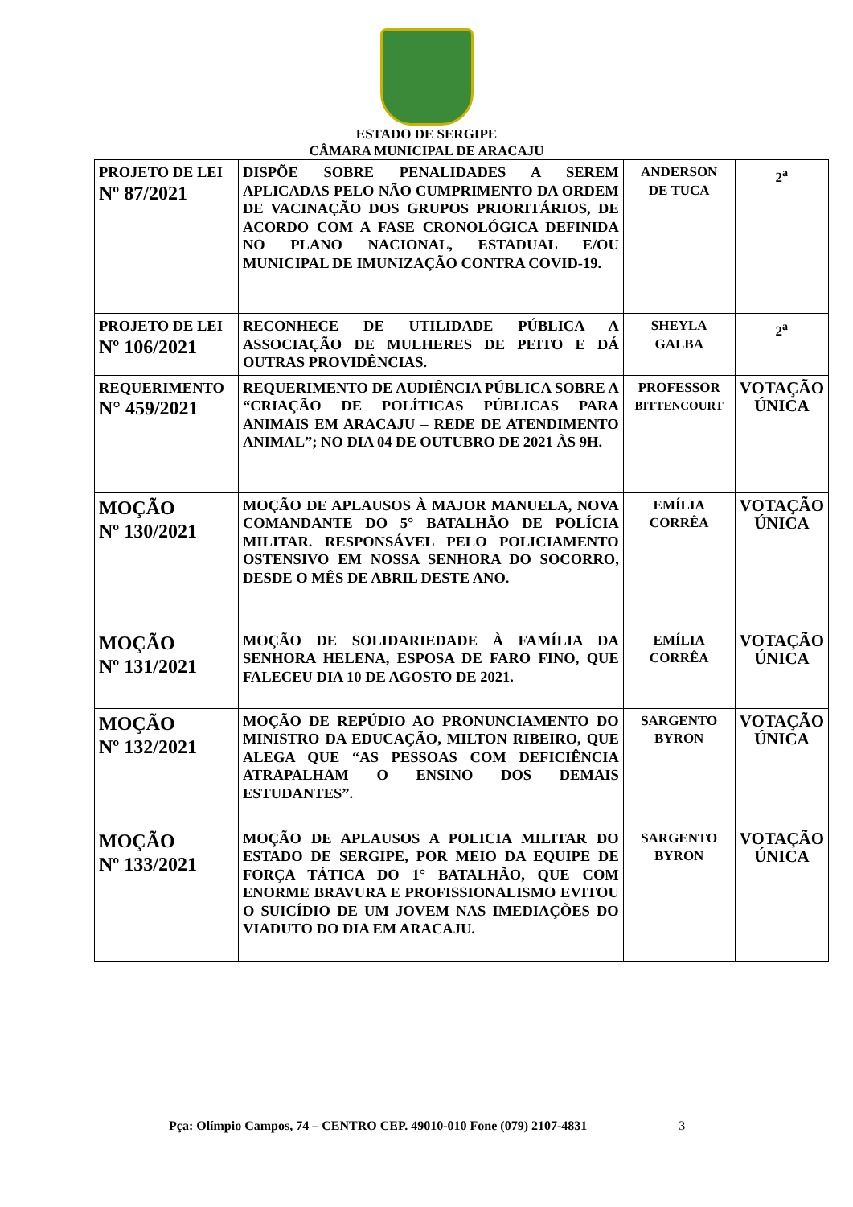ESTADO DE SERGIPE
CÂMARA MUNICIPAL DE ARACAJU
| PROJETO DE LEI Nº 87/2021 | DISPÕE SOBRE PENALIDADES A SEREM APLICADAS PELO NÃO CUMPRIMENTO DA ORDEM DE VACINAÇÃO DOS GRUPOS PRIORITÁRIOS, DE ACORDO COM A FASE CRONOLÓGICA DEFINIDA NO PLANO NACIONAL, ESTADUAL E/OU MUNICIPAL DE IMUNIZAÇÃO CONTRA COVID-19. | ANDERSON DE TUCA | 2<sup>a</sup> |
| PROJETO DE LEI Nº 106/2021 | RECONHECE DE UTILIDADE PÚBLICA A ASSOCIAÇÃO DE MULHERES DE PEITO E DÁ OUTRAS PROVIDÊNCIAS. | SHEYLA GALBA | 2<sup>a</sup> |
| REQUERIMENTO N° 459/2021 | REQUERIMENTO DE AUDIÊNCIA PÚBLICA SOBRE A “CRIAÇÃO DE POLÍTICAS PÚBLICAS PARA ANIMAIS EM ARACAJU – REDE DE ATENDIMENTO ANIMAL”; NO DIA 04 DE OUTUBRO DE 2021 ÀS 9H. | PROFESSOR BITTENCOURT | VOTAÇÃO ÚNICA |
| MOÇÃO Nº 130/2021 | MOÇÃO DE APLAUSOS À MAJOR MANUELA, NOVA COMANDANTE DO 5° BATALHÃO DE POLÍCIA MILITAR. RESPONSÁVEL PELO POLICIAMENTO OSTENSIVO EM NOSSA SENHORA DO SOCORRO, DESDE O MÊS DE ABRIL DESTE ANO. | EMÍLIA CORRÊA | VOTAÇÃO ÚNICA |
| MOÇÃO Nº 131/2021 | MOÇÃO DE SOLIDARIEDADE À FAMÍLIA DA SENHORA HELENA, ESPOSA DE FARO FINO, QUE FALECEU DIA 10 DE AGOSTO DE 2021. | EMÍLIA CORRÊA | VOTAÇÃO ÚNICA |
| MOÇÃO Nº 132/2021 | MOÇÃO DE REPÚDIO AO PRONUNCIAMENTO DO MINISTRO DA EDUCAÇÃO, MILTON RIBEIRO, QUE ALEGA QUE “AS PESSOAS COM DEFICIÊNCIA ATRAPALHAM O ENSINO DOS DEMAIS ESTUDANTES”. | SARGENTO BYRON | VOTAÇÃO ÚNICA |
| MOÇÃO Nº 133/2021 | MOÇÃO DE APLAUSOS A POLICIA MILITAR DO ESTADO DE SERGIPE, POR MEIO DA EQUIPE DE FORÇA TÁTICA DO 1° BATALHÃO, QUE COM ENORME BRAVURA E PROFISSIONALISMO EVITOU O SUICÍDIO DE UM JOVEM NAS IMEDIAÇÕES DO VIADUTO DO DIA EM ARACAJU. | SARGENTO BYRON | VOTAÇÃO ÚNICA |
Pça: Olímpio Campos, 74 – CENTRO CEP. 49010-010 Fone (079) 2107-4831 3